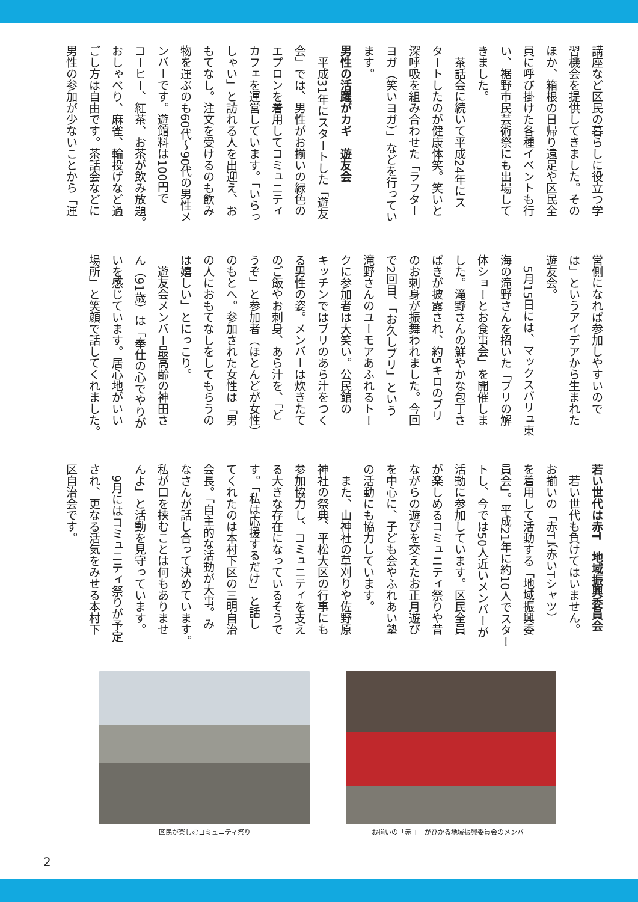講座など区民の暮らしに役立つ学
習機会を提供してきました。その
ほか、箱根の日帰り遠足や区民全
員に呼び掛けた各種イベントも行
い、裾野市民芸術祭にも出場して
きました。
　茶話会に続いて平成24年にス
タートしたのが健康体笑。笑いと
深呼吸を組み合わせた「ラフター
ヨガ（笑いヨガ）」などを行ってい
ます。
男性の活躍がカギ　遊友会
　平成31年にスタートした「遊友
会」では、男性がお揃いの緑色の
エプロンを着用してコミュニティ
カフェを運営しています。「いらっ
しゃい」と訪れる人を出迎え、お
もてなし。注文を受けるのも飲み
物を運ぶのも60代～90代の男性メ
ンバーです。遊館料は100円で
コーヒー、紅茶、お茶が飲み放題。
おしゃべり、麻雀、輪投げなど過
ごし方は自由です。茶話会などに
男性の参加が少ないことから「運
営側になれば参加しやすいので
は」というアイデアから生まれた
遊友会。
　5月15日には、マックスバリュ東
海の滝野さんを招いた「ブリの解
体ショーとお食事会」を開催しま
した。滝野さんの鮮やかな包丁さ
ばきが披露され、約5キロのブリ
のお刺身が振舞われました。今回
で2回目、「お久しブリ」という
滝野さんのユーモアあふれるトー
クに参加者は大笑い。公民館の
キッチンではブリのあら汁をつく
る男性の姿。メンバーは炊きたて
のご飯やお刺身、あら汁を、「ど
うぞ」と参加者（ほとんどが女性）
のもとへ。参加された女性は「男
の人におもてなしをしてもらうの
は嬉しい」とにっこり。
　遊友会メンバー最高齢の神田さ
ん（91歳）は「奉仕の心でやりが
いを感じています。居心地がいい
場所」と笑顔で話してくれました。
若い世代は赤T　地域振興委員会
　若い世代も負けてはいません。
お揃いの「赤T」（赤いTシャツ）
を着用して活動する「地域振興委
員会」。平成21年に約10人でスター
トし、今では50人近いメンバーが
活動に参加しています。区民全員
が楽しめるコミュニティ祭りや昔
ながらの遊びを交えたお正月遊び
を中心に、子ども会やふれあい塾
の活動にも協力しています。
　また、山神社の草刈りや佐野原
神社の祭典、平松大区の行事にも
参加協力し、コミュニティを支え
る大きな存在になっているそうで
す。「私は応援するだけ」と話し
てくれたのは本村下区の三明自治
会長。「自主的な活動が大事。み
なさんが話し合って決めています。
私が口を挟むことは何もありませ
んよ」と活動を見守っています。
　9月にはコミュニティ祭りが予定
され、更なる活気をみせる本村下
区自治会です。
区民が楽しむコミュニティ祭り お揃いの「赤 T」がひかる地域振興委員会のメンバー
2